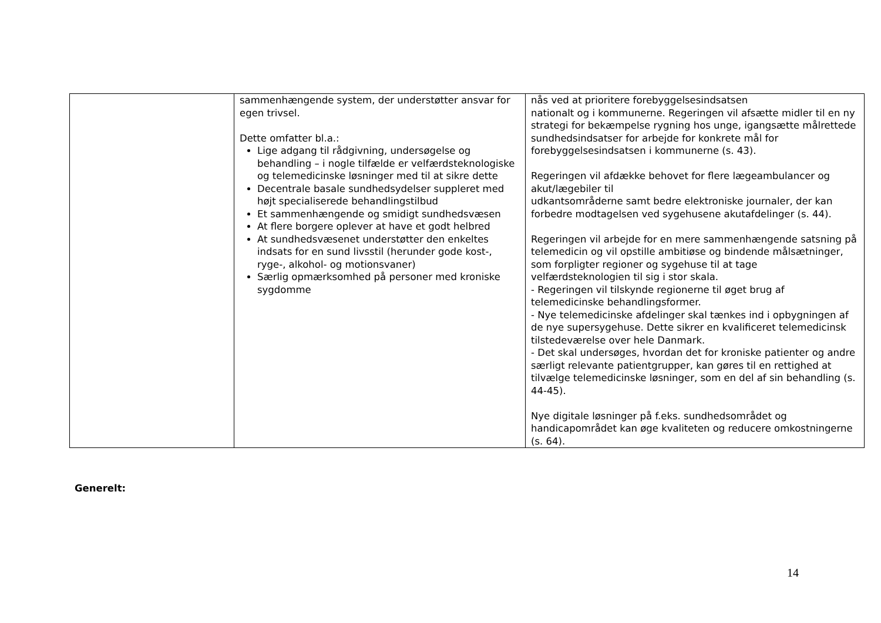| | sammenhængende system, der understøtter ansvar for egen trivsel. Dette omfatter bl.a.: Lige adgang til rådgivning, undersøgelse og behandling – i nogle tilfælde er velfærdsteknologiske og telemedicinske løsninger med til at sikre dette Decentrale basale sundhedsydelser suppleret med højt specialiserede behandlingstilbud Et sammenhængende og smidigt sundhedsvæsen At flere borgere oplever at have et godt helbred At sundhedsvæsenet understøtter den enkeltes indsats for en sund livsstil (herunder gode kost-, ryge-, alkohol- og motionsvaner) Særlig opmærksomhed på personer med kroniske sygdomme | nås ved at prioritere forebyggelsesindsatsen nationalt og i kommunerne. Regeringen vil afsætte midler til en ny strategi for bekæmpelse rygning hos unge, igangsætte målrettede sundhedsindsatser for arbejde for konkrete mål for forebyggelsesindsatsen i kommunerne (s. 43). Regeringen vil afdække behovet for flere lægeambulancer og akut/lægebiler til udkantsområderne samt bedre elektroniske journaler, der kan forbedre modtagelsen ved sygehusene akutafdelinger (s. 44). Regeringen vil arbejde for en mere sammenhængende satsning på telemedicin og vil opstille ambitiøse og bindende målsætninger, som forpligter regioner og sygehuse til at tage velfærdsteknologien til sig i stor skala. - Regeringen vil tilskynde regionerne til øget brug af telemedicinske behandlingsformer. - Nye telemedicinske afdelinger skal tænkes ind i opbygningen af de nye supersygehuse. Dette sikrer en kvalificeret telemedicinsk tilstedeværelse over hele Danmark. - Det skal undersøges, hvordan det for kroniske patienter og andre særligt relevante patientgrupper, kan gøres til en rettighed at tilvælge telemedicinske løsninger, som en del af sin behandling (s. 44-45). Nye digitale løsninger på f.eks. sundhedsområdet og handicapområdet kan øge kvaliteten og reducere omkostningerne (s. 64). |
Generelt:
14